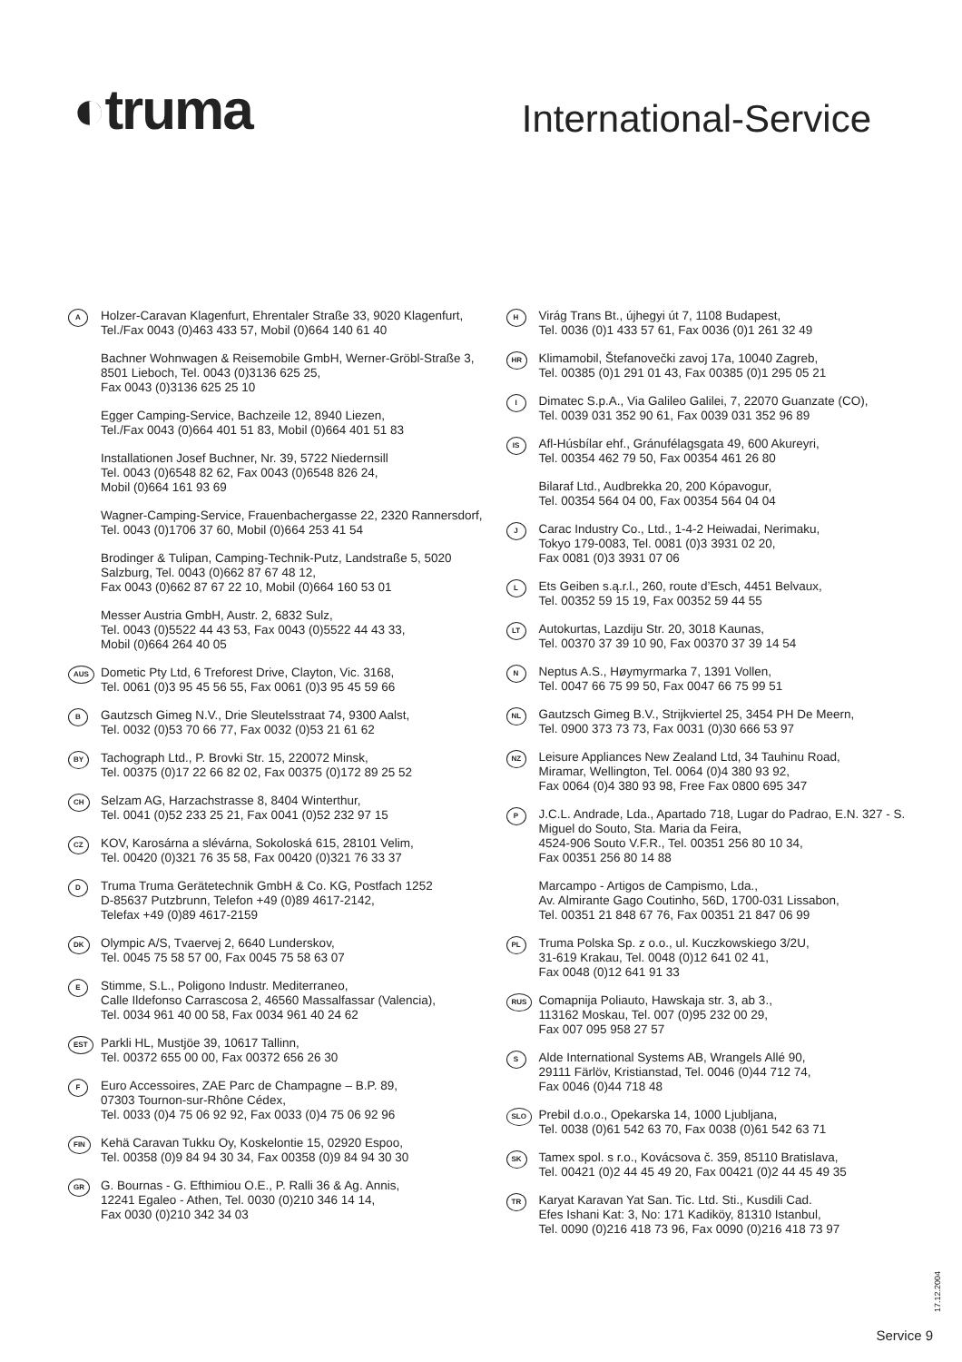◐truma
International-Service
A
Holzer-Caravan Klagenfurt, Ehrentaler Straße 33, 9020 Klagenfurt, Tel./Fax 0043 (0)463 433 57, Mobil (0)664 140 61 40
Bachner Wohnwagen & Reisemobile GmbH, Werner-Gröbl-Straße 3, 8501 Lieboch, Tel. 0043 (0)3136 625 25,
Fax 0043 (0)3136 625 25 10
Egger Camping-Service, Bachzeile 12, 8940 Liezen,
Tel./Fax 0043 (0)664 401 51 83, Mobil (0)664 401 51 83
Installationen Josef Buchner, Nr. 39, 5722 Niedernsill
Tel. 0043 (0)6548 82 62, Fax 0043 (0)6548 826 24,
Mobil (0)664 161 93 69
Wagner-Camping-Service, Frauenbachergasse 22, 2320 Rannersdorf, Tel. 0043 (0)1706 37 60, Mobil (0)664 253 41 54
Brodinger & Tulipan, Camping-Technik-Putz, Landstraße 5, 5020 Salzburg, Tel. 0043 (0)662 87 67 48 12,
Fax 0043 (0)662 87 67 22 10, Mobil (0)664 160 53 01
Messer Austria GmbH, Austr. 2, 6832 Sulz,
Tel. 0043 (0)5522 44 43 53, Fax 0043 (0)5522 44 43 33,
Mobil (0)664 264 40 05
AUS
Dometic Pty Ltd, 6 Treforest Drive, Clayton, Vic. 3168,
Tel. 0061 (0)3 95 45 56 55, Fax 0061 (0)3 95 45 59 66
B
Gautzsch Gimeg N.V., Drie Sleutelsstraat 74, 9300 Aalst,
Tel. 0032 (0)53 70 66 77, Fax 0032 (0)53 21 61 62
BY
Tachograph Ltd., P. Brovki Str. 15, 220072 Minsk,
Tel. 00375 (0)17 22 66 82 02, Fax 00375 (0)172 89 25 52
CH
Selzam AG, Harzachstrasse 8, 8404 Winterthur,
Tel. 0041 (0)52 233 25 21, Fax 0041 (0)52 232 97 15
CZ
KOV, Karosárna a slévárna, Sokoloská 615, 28101 Velim,
Tel. 00420 (0)321 76 35 58, Fax 00420 (0)321 76 33 37
D
Truma Truma Gerätetechnik GmbH & Co. KG, Postfach 1252
D-85637 Putzbrunn, Telefon +49 (0)89 4617-2142,
Telefax +49 (0)89 4617-2159
DK
Olympic A/S, Tvaervej 2, 6640 Lunderskov,
Tel. 0045 75 58 57 00, Fax 0045 75 58 63 07
E
Stimme, S.L., Poligono Industr. Mediterraneo,
Calle Ildefonso Carrascosa 2, 46560 Massalfassar (Valencia),
Tel. 0034 961 40 00 58, Fax 0034 961 40 24 62
EST
Parkli HL, Mustjöe 39, 10617 Tallinn,
Tel. 00372 655 00 00, Fax 00372 656 26 30
F
Euro Accessoires, ZAE Parc de Champagne – B.P. 89,
07303 Tournon-sur-Rhône Cédex,
Tel. 0033 (0)4 75 06 92 92, Fax 0033 (0)4 75 06 92 96
FIN
Kehä Caravan Tukku Oy, Koskelontie 15, 02920 Espoo,
Tel. 00358 (0)9 84 94 30 34, Fax 00358 (0)9 84 94 30 30
GR
G. Bournas - G. Efthimiou O.E., P. Ralli 36 & Ag. Annis,
12241 Egaleo - Athen, Tel. 0030 (0)210 346 14 14,
Fax 0030 (0)210 342 34 03
H
Virág Trans Bt., újhegyi út 7, 1108 Budapest,
Tel. 0036 (0)1 433 57 61, Fax 0036 (0)1 261 32 49
HR
Klimamobil, Štefanovečki zavoj 17a, 10040 Zagreb,
Tel. 00385 (0)1 291 01 43, Fax 00385 (0)1 295 05 21
I
Dimatec S.p.A., Via Galileo Galilei, 7, 22070 Guanzate (CO),
Tel. 0039 031 352 90 61, Fax 0039 031 352 96 89
IS
Afl-Húsbílar ehf., Gránufélagsgata 49, 600 Akureyri,
Tel. 00354 462 79 50, Fax 00354 461 26 80
Bilaraf Ltd., Audbrekka 20, 200 Kópavogur,
Tel. 00354 564 04 00, Fax 00354 564 04 04
J
Carac Industry Co., Ltd., 1-4-2 Heiwadai, Nerimaku,
Tokyo 179-0083, Tel. 0081 (0)3 3931 02 20,
Fax 0081 (0)3 3931 07 06
L
Ets Geiben s.ą.r.l., 260, route d’Esch, 4451 Belvaux,
Tel. 00352 59 15 19, Fax 00352 59 44 55
LT
Autokurtas, Lazdiju Str. 20, 3018 Kaunas,
Tel. 00370 37 39 10 90, Fax 00370 37 39 14 54
N
Neptus A.S., Høymyrmarka 7, 1391 Vollen,
Tel. 0047 66 75 99 50, Fax 0047 66 75 99 51
NL
Gautzsch Gimeg B.V., Strijkviertel 25, 3454 PH De Meern,
Tel. 0900 373 73 73, Fax 0031 (0)30 666 53 97
NZ
Leisure Appliances New Zealand Ltd, 34 Tauhinu Road,
Miramar, Wellington, Tel. 0064 (0)4 380 93 92,
Fax 0064 (0)4 380 93 98, Free Fax 0800 695 347
P
J.C.L. Andrade, Lda., Apartado 718, Lugar do Padrao, E.N. 327 - S. Miguel do Souto, Sta. Maria da Feira,
4524-906 Souto V.F.R., Tel. 00351 256 80 10 34,
Fax 00351 256 80 14 88
Marcampo - Artigos de Campismo, Lda.,
Av. Almirante Gago Coutinho, 56D, 1700-031 Lissabon,
Tel. 00351 21 848 67 76, Fax 00351 21 847 06 99
PL
Truma Polska Sp. z o.o., ul. Kuczkowskiego 3/2U,
31-619 Krakau, Tel. 0048 (0)12 641 02 41,
Fax 0048 (0)12 641 91 33
RUS
Comapnija Poliauto, Hawskaja str. 3, ab 3.,
113162 Moskau, Tel. 007 (0)95 232 00 29,
Fax 007 095 958 27 57
S
Alde International Systems AB, Wrangels Allé 90,
29111 Färlöv, Kristianstad, Tel. 0046 (0)44 712 74,
Fax 0046 (0)44 718 48
SLO
Prebil d.o.o., Opekarska 14, 1000 Ljubljana,
Tel. 0038 (0)61 542 63 70, Fax 0038 (0)61 542 63 71
SK
Tamex spol. s r.o., Kovácsova č. 359, 85110 Bratislava,
Tel. 00421 (0)2 44 45 49 20, Fax 00421 (0)2 44 45 49 35
TR
Karyat Karavan Yat San. Tic. Ltd. Sti., Kusdili Cad.
Efes Ishani Kat: 3, No: 171 Kadiköy, 81310 Istanbul,
Tel. 0090 (0)216 418 73 96, Fax 0090 (0)216 418 73 97
17.12.2004
Service 9